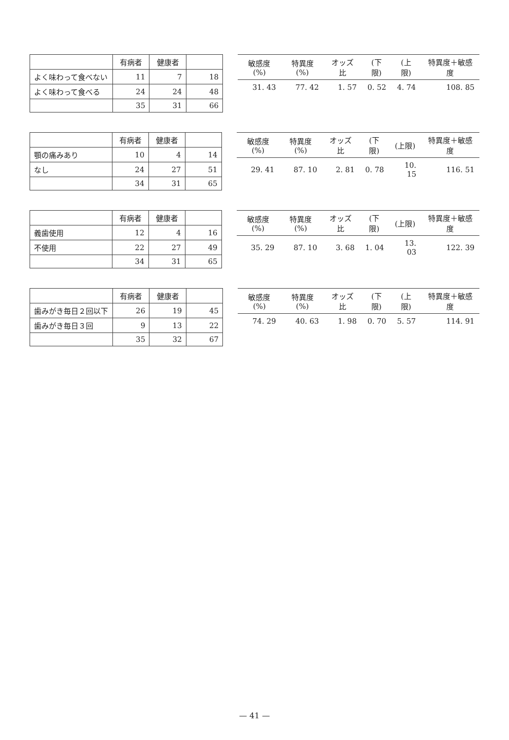| | 有病者 | 健康者 | |
| --- | --- | --- | --- |
| よく味わって食べない | 11 | 7 | 18 |
| よく味わって食べる | 24 | 24 | 48 |
| | 35 | 31 | 66 |
| 敏感度(%) | 特異度(%) | オッズ比 | (下限) | (上限) | 特異度＋敏感度 |
| --- | --- | --- | --- | --- | --- |
| 31. 43 | 77. 42 | 1. 57 | 0. 52 | 4. 74 | 108. 85 |
| | 有病者 | 健康者 | |
| --- | --- | --- | --- |
| 顎の痛みあり | 10 | 4 | 14 |
| なし | 24 | 27 | 51 |
| | 34 | 31 | 65 |
| 敏感度(%) | 特異度(%) | オッズ比 | (下限) | (上限) | 特異度＋敏感度 |
| --- | --- | --- | --- | --- | --- |
| 29. 41 | 87. 10 | 2. 81 | 0. 78 | 10. 15 | 116. 51 |
| | 有病者 | 健康者 | |
| --- | --- | --- | --- |
| 義歯使用 | 12 | 4 | 16 |
| 不使用 | 22 | 27 | 49 |
| | 34 | 31 | 65 |
| 敏感度(%) | 特異度(%) | オッズ比 | (下限) | (上限) | 特異度＋敏感度 |
| --- | --- | --- | --- | --- | --- |
| 35. 29 | 87. 10 | 3. 68 | 1. 04 | 13. 03 | 122. 39 |
| | 有病者 | 健康者 | |
| --- | --- | --- | --- |
| 歯みがき毎日２回以下 | 26 | 19 | 45 |
| 歯みがき毎日３回 | 9 | 13 | 22 |
| | 35 | 32 | 67 |
| 敏感度(%) | 特異度(%) | オッズ比 | (下限) | (上限) | 特異度＋敏感度 |
| --- | --- | --- | --- | --- | --- |
| 74. 29 | 40. 63 | 1. 98 | 0. 70 | 5. 57 | 114. 91 |
— 41 —